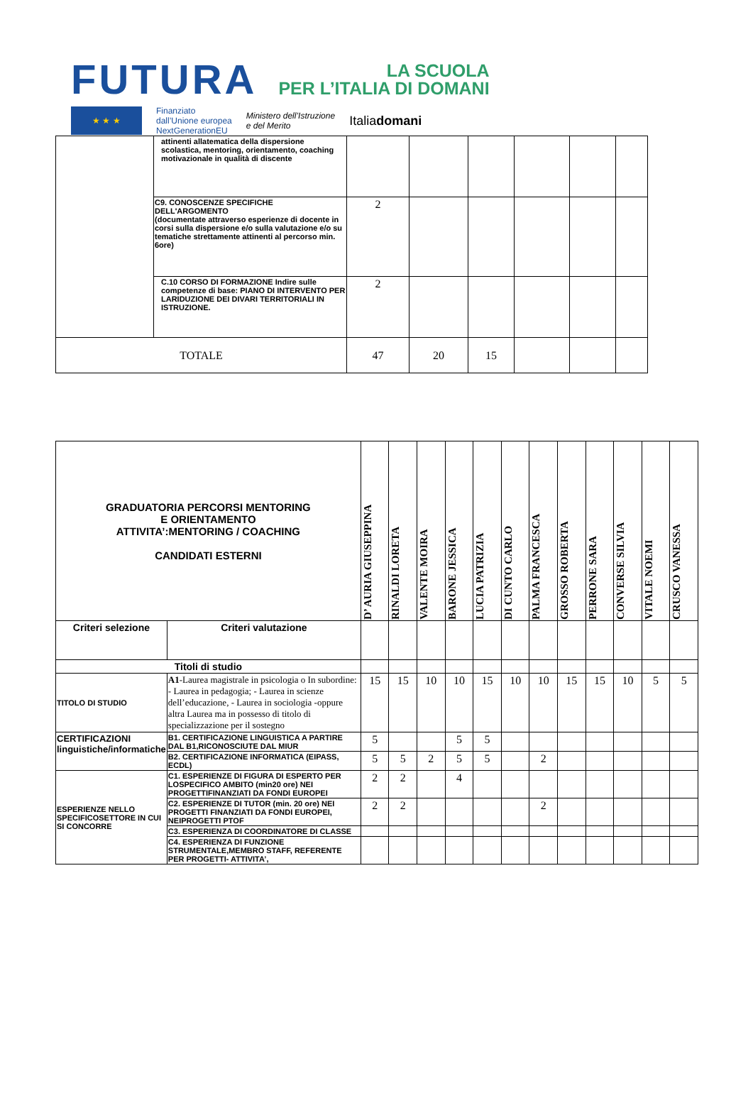FUTURA LA SCUOLA
PER L’ITALIA DI DOMANI
★ ★ ★
Finanziato
dall’Unione europea
NextGenerationEU
Ministero dell’Istruzione
e del Merito
Italiadomani
| | attinenti allatematica della dispersione scolastica, mentoring, orientamento, coaching motivazionale in qualità di discente | | | | | | |
| | C9. CONOSCENZE SPECIFICHE DELL'ARGOMENTO (documentate attraverso esperienze di docente in corsi sulla dispersione e/o sulla valutazione e/o su tematiche strettamente attinenti al percorso min. 6ore) | 2 | | | | | |
| | C.10 CORSO DI FORMAZIONE Indire sulle competenze di base: PIANO DI INTERVENTO PER LARIDUZIONE DEI DIVARI TERRITORIALI IN ISTRUZIONE. | 2 | | | | | |
| TOTALE | | 47 | 20 | 15 | | | |
| GRADUATORIA PERCORSI MENTORING E ORIENTAMENTO ATTIVITA’:MENTORING / COACHING CANDIDATI ESTERNI | | D’ AURIA GIUSEPPINA | RINALDI LORETA | VALENTE MOIRA | BARONE JESSICA | LUCIA PATRIZIA | DI CUNTO CARLO | PALMA FRANCESCA | GROSSO ROBERTA | PERRONE SARA | CONVERSE SILVIA | VITALE NOEMI | CRUSCO VANESSA |
| --- | --- | --- | --- | --- | --- | --- | --- | --- | --- | --- | --- | --- | --- |
| Criteri selezione | Criteri valutazione | | | | | | | | | | | | |
| Titoli di studio | | | | | | | | | | | | | |
| TITOLO DI STUDIO | A1 -Laurea magistrale in psicologia o In subordine: - Laurea in pedagogia; - Laurea in scienze dell’educazione, - Laurea in sociologia -oppure altra Laurea ma in possesso di titolo di specializzazione per il sostegno | 15 | 15 | 10 | 10 | 15 | 10 | 10 | 15 | 15 | 10 | 5 | 5 |
| CERTIFICAZIONI linguistiche/informatiche | B1. CERTIFICAZIONE LINGUISTICA A PARTIRE DAL B1,RICONOSCIUTE DAL MIUR | 5 | | | 5 | 5 | | | | | | | |
| | B2. CERTIFICAZIONE INFORMATICA (EIPASS, ECDL) | 5 | 5 | 2 | 5 | 5 | | 2 | | | | | |
| ESPERIENZE NELLO SPECIFICOSETTORE IN CUI SI CONCORRE | C1. ESPERIENZE DI FIGURA DI ESPERTO PER LOSPECIFICO AMBITO (min20 ore) NEI PROGETTIFINANZIATI DA FONDI EUROPEI | 2 | 2 | | 4 | | | | | | | | |
| | C2. ESPERIENZE DI TUTOR (min. 20 ore) NEI PROGETTI FINANZIATI DA FONDI EUROPEI, NEIPROGETTI PTOF | 2 | 2 | | | | | 2 | | | | | |
| | C3. ESPERIENZA DI COORDINATORE DI CLASSE | | | | | | | | | | | | |
| | C4. ESPERIENZA DI FUNZIONE STRUMENTALE,MEMBRO STAFF, REFERENTE PER PROGETTI- ATTIVITA’, | | | | | | | | | | | | |